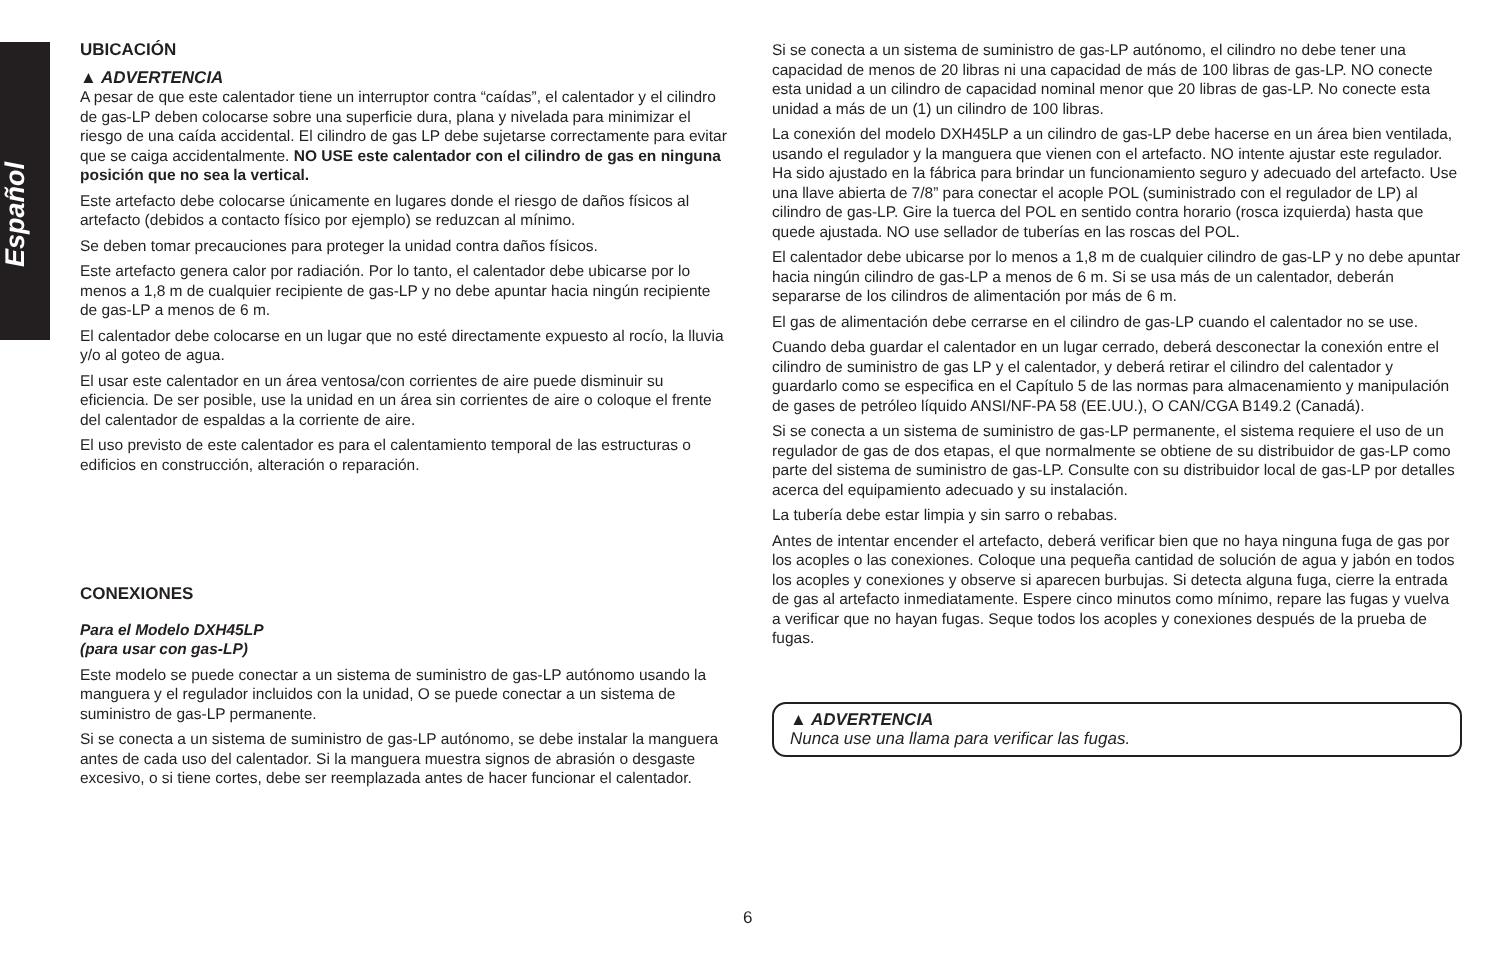Español
UBICACIÓN
▲ ADVERTENCIA
A pesar de que este calentador tiene un interruptor contra “caídas”, el calentador y el cilindro de gas-LP deben colocarse sobre una superficie dura, plana y nivelada para minimizar el riesgo de una caída accidental. El cilindro de gas LP debe sujetarse correctamente para evitar que se caiga accidentalmente. NO USE este calentador con el cilindro de gas en ninguna posición que no sea la vertical.
Este artefacto debe colocarse únicamente en lugares donde el riesgo de daños físicos al artefacto (debidos a contacto físico por ejemplo) se reduzcan al mínimo.
Se deben tomar precauciones para proteger la unidad contra daños físicos.
Este artefacto genera calor por radiación. Por lo tanto, el calentador debe ubicarse por lo menos a 1,8 m de cualquier recipiente de gas-LP y no debe apuntar hacia ningún recipiente de gas-LP a menos de 6 m.
El calentador debe colocarse en un lugar que no esté directamente expuesto al rocío, la lluvia y/o al goteo de agua.
El usar este calentador en un área ventosa/con corrientes de aire puede disminuir su eficiencia. De ser posible, use la unidad en un área sin corrientes de aire o coloque el frente del calentador de espaldas a la corriente de aire.
El uso previsto de este calentador es para el calentamiento temporal de las estructuras o edificios en construcción, alteración o reparación.
CONEXIONES
Para el Modelo DXH45LP
(para usar con gas-LP)
Este modelo se puede conectar a un sistema de suministro de gas-LP autónomo usando la manguera y el regulador incluidos con la unidad, O se puede conectar a un sistema de suministro de gas-LP permanente.
Si se conecta a un sistema de suministro de gas-LP autónomo, se debe instalar la manguera antes de cada uso del calentador. Si la manguera muestra signos de abrasión o desgaste excesivo, o si tiene cortes, debe ser reemplazada antes de hacer funcionar el calentador.
Si se conecta a un sistema de suministro de gas-LP autónomo, el cilindro no debe tener una capacidad de menos de 20 libras ni una capacidad de más de 100 libras de gas-LP. NO conecte esta unidad a un cilindro de capacidad nominal menor que 20 libras de gas-LP. No conecte esta unidad a más de un (1) un cilindro de 100 libras.
La conexión del modelo DXH45LP a un cilindro de gas-LP debe hacerse en un área bien ventilada, usando el regulador y la manguera que vienen con el artefacto. NO intente ajustar este regulador. Ha sido ajustado en la fábrica para brindar un funcionamiento seguro y adecuado del artefacto. Use una llave abierta de 7/8” para conectar el acople POL (suministrado con el regulador de LP) al cilindro de gas-LP. Gire la tuerca del POL en sentido contra horario (rosca izquierda) hasta que quede ajustada. NO use sellador de tuberías en las roscas del POL.
El calentador debe ubicarse por lo menos a 1,8 m de cualquier cilindro de gas-LP y no debe apuntar hacia ningún cilindro de gas-LP a menos de 6 m. Si se usa más de un calentador, deberán separarse de los cilindros de alimentación por más de 6 m.
El gas de alimentación debe cerrarse en el cilindro de gas-LP cuando el calentador no se use.
Cuando deba guardar el calentador en un lugar cerrado, deberá desconectar la conexión entre el cilindro de suministro de gas LP y el calentador, y deberá retirar el cilindro del calentador y guardarlo como se especifica en el Capítulo 5 de las normas para almacenamiento y manipulación de gases de petróleo líquido ANSI/NF-PA 58 (EE.UU.), O CAN/CGA B149.2 (Canadá).
Si se conecta a un sistema de suministro de gas-LP permanente, el sistema requiere el uso de un regulador de gas de dos etapas, el que normalmente se obtiene de su distribuidor de gas-LP como parte del sistema de suministro de gas-LP. Consulte con su distribuidor local de gas-LP por detalles acerca del equipamiento adecuado y su instalación.
La tubería debe estar limpia y sin sarro o rebabas.
Antes de intentar encender el artefacto, deberá verificar bien que no haya ninguna fuga de gas por los acoples o las conexiones. Coloque una pequeña cantidad de solución de agua y jabón en todos los acoples y conexiones y observe si aparecen burbujas. Si detecta alguna fuga, cierre la entrada de gas al artefacto inmediatamente. Espere cinco minutos como mínimo, repare las fugas y vuelva a verificar que no hayan fugas. Seque todos los acoples y conexiones después de la prueba de fugas.
▲ ADVERTENCIA
Nunca use una llama para verificar las fugas.
6